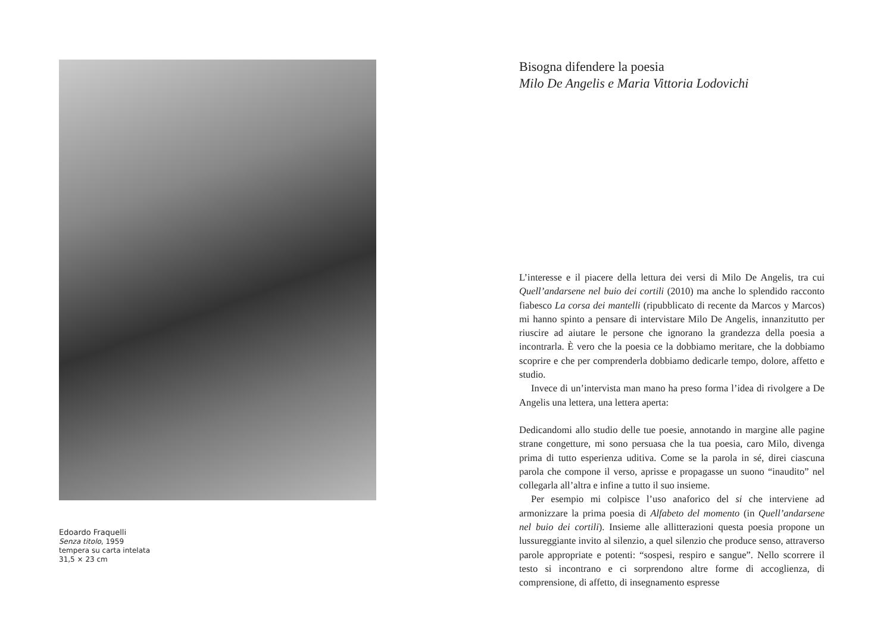Edoardo Fraquelli
Senza titolo, 1959
tempera su carta intelata
31,5 × 23 cm
Bisogna difendere la poesia
Milo De Angelis e Maria Vittoria Lodovichi
L’interesse e il piacere della lettura dei versi di Milo De Angelis, tra cui Quell’andarsene nel buio dei cortili (2010) ma anche lo splendido racconto fiabesco La corsa dei mantelli (ripubblicato di recente da Marcos y Marcos) mi hanno spinto a pensare di intervistare Milo De Angelis, innanzitutto per riuscire ad aiutare le persone che ignorano la grandezza della poesia a incontrarla. È vero che la poesia ce la dobbiamo meritare, che la dobbiamo scoprire e che per comprenderla dobbiamo dedicarle tempo, dolore, affetto e studio.
Invece di un’intervista man mano ha preso forma l’idea di rivolgere a De Angelis una lettera, una lettera aperta:
Dedicandomi allo studio delle tue poesie, annotando in margine alle pagine strane congetture, mi sono persuasa che la tua poesia, caro Milo, divenga prima di tutto esperienza uditiva. Come se la parola in sé, direi ciascuna parola che compone il verso, aprisse e propagasse un suono “inaudito” nel collegarla all’altra e infine a tutto il suo insieme.
Per esempio mi colpisce l’uso anaforico del si che interviene ad armonizzare la prima poesia di Alfabeto del momento (in Quell’andarsene nel buio dei cortili). Insieme alle allitterazioni questa poesia propone un lussureggiante invito al silenzio, a quel silenzio che produce senso, attraverso parole appropriate e potenti: “sospesi, respiro e sangue”. Nello scorrere il testo si incontrano e ci sorprendono altre forme di accoglienza, di comprensione, di affetto, di insegnamento espresse